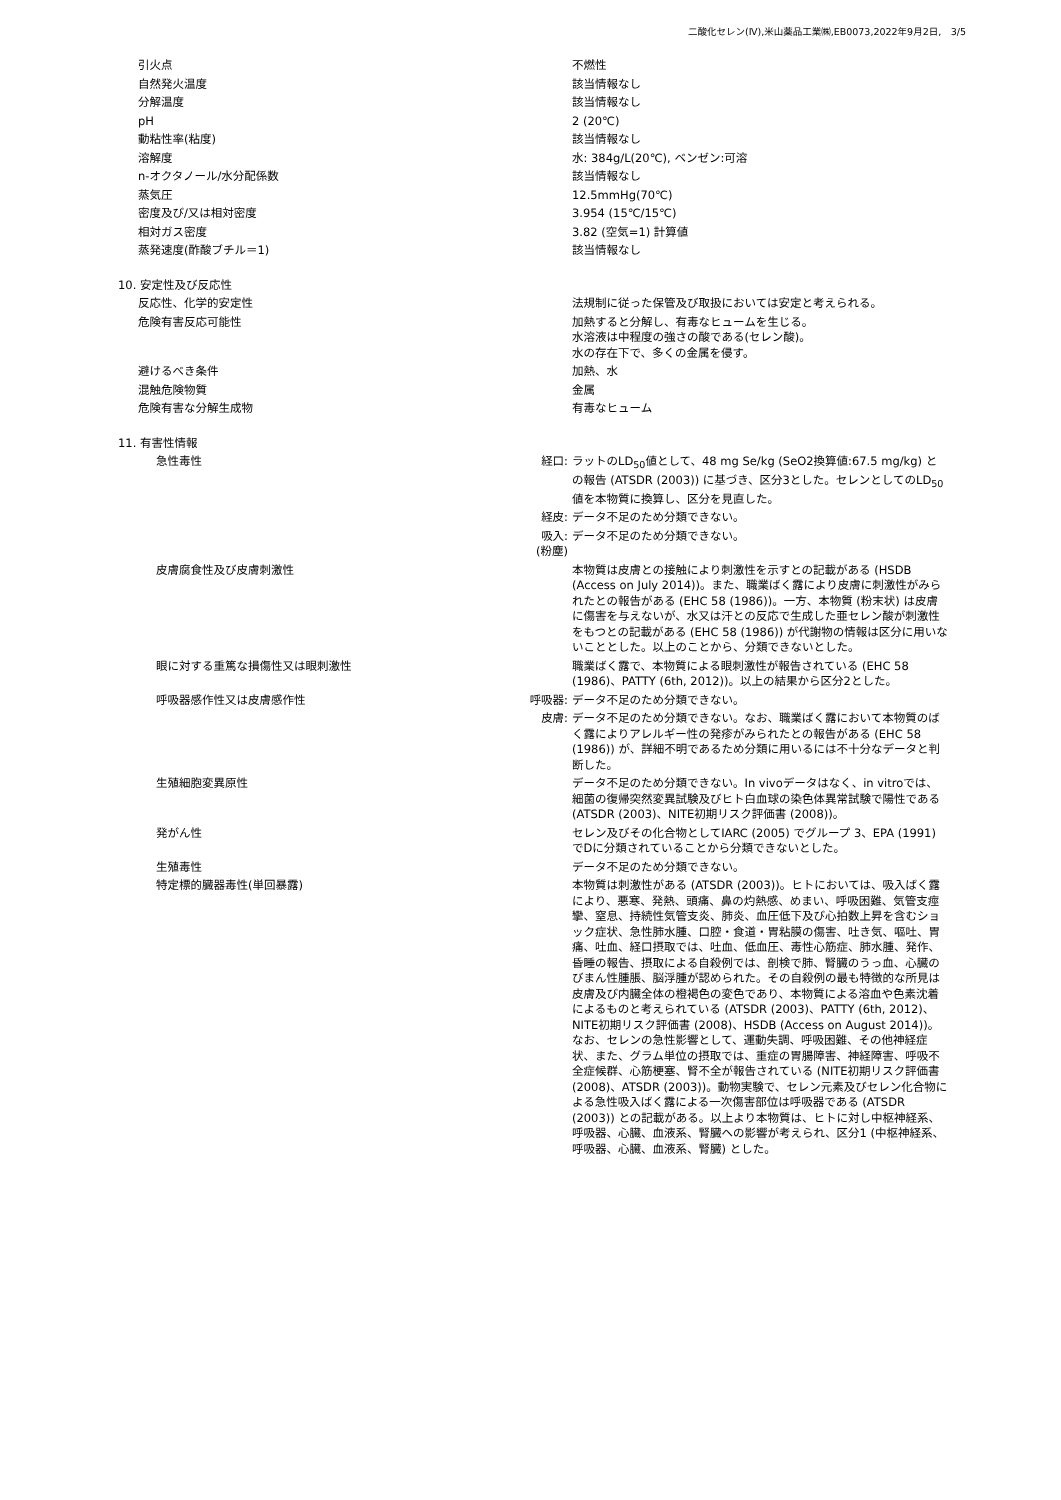二酸化セレン(Ⅳ),米山薬品工業㈱,EB0073,2022年9月2日,　3/5
| 引火点 | | 不燃性 |
| 自然発火温度 | | 該当情報なし |
| 分解温度 | | 該当情報なし |
| pH | | 2 (20℃) |
| 動粘性率(粘度) | | 該当情報なし |
| 溶解度 | | 水: 384g/L(20℃), ベンゼン:可溶 |
| n-オクタノール/水分配係数 | | 該当情報なし |
| 蒸気圧 | | 12.5mmHg(70℃) |
| 密度及び/又は相対密度 | | 3.954 (15℃/15℃) |
| 相対ガス密度 | | 3.82 (空気=1) 計算値 |
| 蒸発速度(酢酸ブチル＝1) | | 該当情報なし |
| 10. 安定性及び反応性 | | |
| 反応性、化学的安定性 | | 法規制に従った保管及び取扱においては安定と考えられる。 |
| 危険有害反応可能性 | | 加熱すると分解し、有毒なヒュームを生じる。 水溶液は中程度の強さの酸である(セレン酸)。 水の存在下で、多くの金属を侵す。 |
| 避けるべき条件 | | 加熱、水 |
| 混触危険物質 | | 金属 |
| 危険有害な分解生成物 | | 有毒なヒューム |
| 11. 有害性情報 | | |
| 急性毒性 | 経口: | ラットのLD<sub>50</sub>値として、48 mg Se/kg (SeO2換算値:67.5 mg/kg) との報告 (ATSDR (2003)) に基づき、区分3とした。セレンとしてのLD<sub>50</sub>値を本物質に換算し、区分を見直した。 |
| | 経皮: | データ不足のため分類できない。 |
| | 吸入: (粉塵) | データ不足のため分類できない。 |
| 皮膚腐食性及び皮膚刺激性 | | 本物質は皮膚との接触により刺激性を示すとの記載がある (HSDB (Access on July 2014))。また、職業ばく露により皮膚に刺激性がみられたとの報告がある (EHC 58 (1986))。一方、本物質 (粉末状) は皮膚に傷害を与えないが、水又は汗との反応で生成した亜セレン酸が刺激性をもつとの記載がある (EHC 58 (1986)) が代謝物の情報は区分に用いないこととした。以上のことから、分類できないとした。 |
| 眼に対する重篤な損傷性又は眼刺激性 | | 職業ばく露で、本物質による眼刺激性が報告されている (EHC 58 (1986)、PATTY (6th, 2012))。以上の結果から区分2とした。 |
| 呼吸器感作性又は皮膚感作性 | 呼吸器: | データ不足のため分類できない。 |
| | 皮膚: | データ不足のため分類できない。なお、職業ばく露において本物質のばく露によりアレルギー性の発疹がみられたとの報告がある (EHC 58 (1986)) が、詳細不明であるため分類に用いるには不十分なデータと判断した。 |
| 生殖細胞変異原性 | | データ不足のため分類できない。In vivoデータはなく、in vitroでは、細菌の復帰突然変異試験及びヒト白血球の染色体異常試験で陽性である (ATSDR (2003)、NITE初期リスク評価書 (2008))。 |
| 発がん性 | | セレン及びその化合物としてIARC (2005) でグループ 3、EPA (1991) でDに分類されていることから分類できないとした。 |
| 生殖毒性 | | データ不足のため分類できない。 |
| 特定標的臓器毒性(単回暴露) | | 本物質は刺激性がある (ATSDR (2003))。ヒトにおいては、吸入ばく露により、悪寒、発熱、頭痛、鼻の灼熱感、めまい、呼吸困難、気管支痙攣、窒息、持続性気管支炎、肺炎、血圧低下及び心拍数上昇を含むショック症状、急性肺水腫、口腔・食道・胃粘膜の傷害、吐き気、嘔吐、胃痛、吐血、経口摂取では、吐血、低血圧、毒性心筋症、肺水腫、発作、昏睡の報告、摂取による自殺例では、剖検で肺、腎臓のうっ血、心臓のびまん性腫脹、脳浮腫が認められた。その自殺例の最も特徴的な所見は皮膚及び内臓全体の橙褐色の変色であり、本物質による溶血や色素沈着によるものと考えられている (ATSDR (2003)、PATTY (6th, 2012)、NITE初期リスク評価書 (2008)、HSDB (Access on August 2014))。なお、セレンの急性影響として、運動失調、呼吸困難、その他神経症状、また、グラム単位の摂取では、重症の胃腸障害、神経障害、呼吸不全症候群、心筋梗塞、腎不全が報告されている (NITE初期リスク評価書 (2008)、ATSDR (2003))。動物実験で、セレン元素及びセレン化合物による急性吸入ばく露による一次傷害部位は呼吸器である (ATSDR (2003)) との記載がある。以上より本物質は、ヒトに対し中枢神経系、呼吸器、心臓、血液系、腎臓への影響が考えられ、区分1 (中枢神経系、呼吸器、心臓、血液系、腎臓) とした。 |